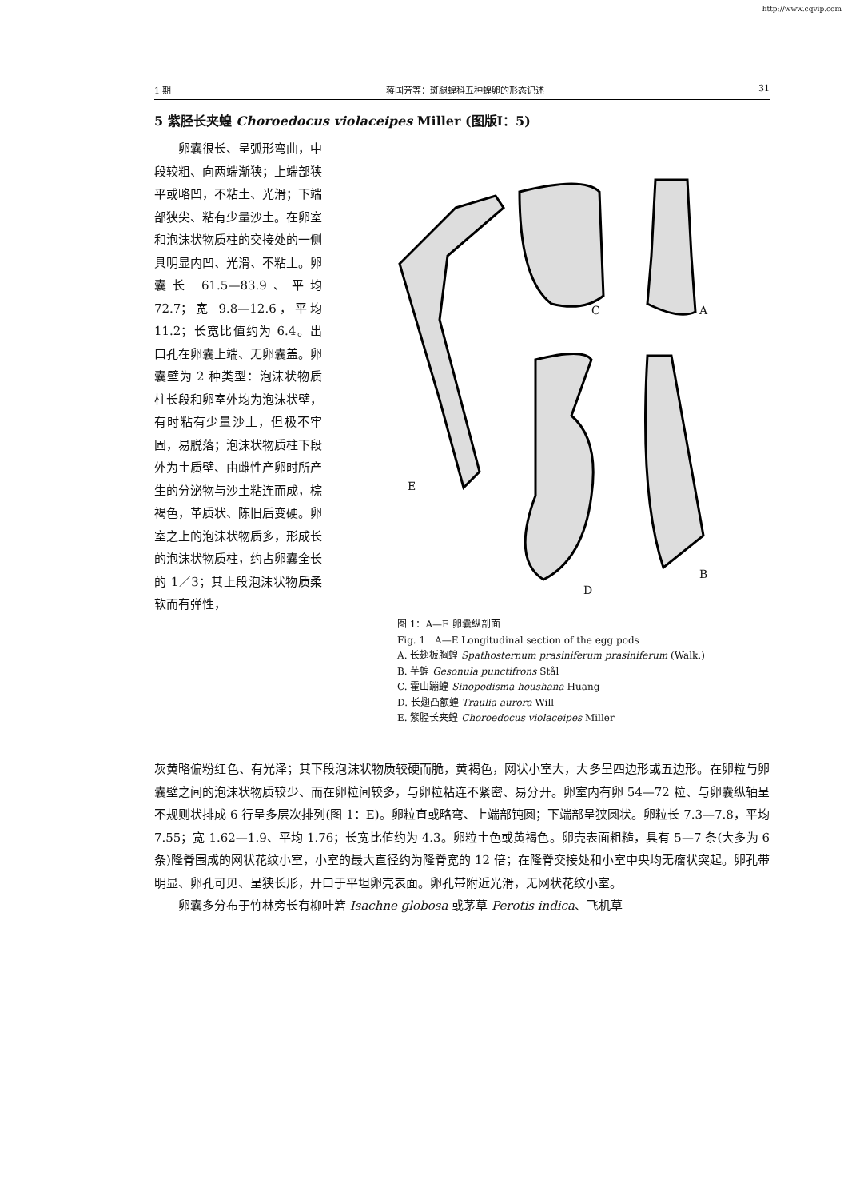http://www.cqvip.com
1 期 蒋国芳等：斑腿蝗科五种蝗卵的形态记述 31
5 紫胫长夹蝗 Choroedocus violaceipes Miller (图版Ⅰ：5)
  卵囊很长、呈弧形弯曲，中段较粗、向两端渐狭；上端部狭平或略凹，不粘土、光滑；下端部狭尖、粘有少量沙土。在卵室和泡沫状物质柱的交接处的一侧具明显内凹、光滑、不粘土。卵囊长 61.5—83.9、平均 72.7；宽 9.8—12.6，平均 11.2；长宽比值约为 6.4。出口孔在卵囊上端、无卵囊盖。卵囊壁为 2 种类型：泡沫状物质柱长段和卵室外均为泡沫状壁，有时粘有少量沙土，但极不牢固，易脱落；泡沫状物质柱下段外为土质壁、由雌性产卵时所产生的分泌物与沙土粘连而成，棕褐色，革质状、陈旧后变硬。卵室之上的泡沫状物质多，形成长的泡沫状物质柱，约占卵囊全长的 1／3；其上段泡沫状物质柔软而有弹性，
C A
E
B
D
图 1：A—E 卵囊纵剖面
Fig. 1 A—E Longitudinal section of the egg pods
A. 长翅板胸蝗 Spathosternum prasiniferum prasiniferum (Walk.)
B. 芋蝗 Gesonula punctifrons Stål
C. 霍山蹦蝗 Sinopodisma houshana Huang
D. 长翅凸额蝗 Traulia aurora Will
E. 紫胫长夹蝗 Choroedocus violaceipes Miller
灰黄略偏粉红色、有光泽；其下段泡沫状物质较硬而脆，黄褐色，网状小室大，大多呈四边形或五边形。在卵粒与卵囊壁之间的泡沫状物质较少、而在卵粒间较多，与卵粒粘连不紧密、易分开。卵室内有卵 54—72 粒、与卵囊纵轴呈不规则状排成 6 行呈多层次排列(图 1：E)。卵粒直或略弯、上端部钝圆；下端部呈狭圆状。卵粒长 7.3—7.8，平均 7.55；宽 1.62—1.9、平均 1.76；长宽比值约为 4.3。卵粒土色或黄褐色。卵壳表面粗糙，具有 5—7 条(大多为 6 条)隆脊围成的网状花纹小室，小室的最大直径约为隆脊宽的 12 倍；在隆脊交接处和小室中央均无瘤状突起。卵孔带明显、卵孔可见、呈狭长形，开口于平坦卵壳表面。卵孔带附近光滑，无网状花纹小室。
  卵囊多分布于竹林旁长有柳叶箬 Isachne globosa 或茅草 Perotis indica、飞机草